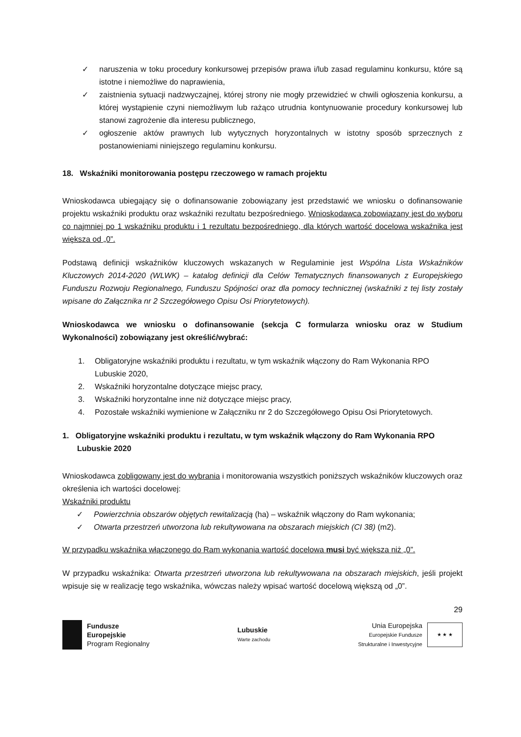✓ naruszenia w toku procedury konkursowej przepisów prawa i/lub zasad regulaminu konkursu, które są istotne i niemożliwe do naprawienia,
✓ zaistnienia sytuacji nadzwyczajnej, której strony nie mogły przewidzieć w chwili ogłoszenia konkursu, a której wystąpienie czyni niemożliwym lub rażąco utrudnia kontynuowanie procedury konkursowej lub stanowi zagrożenie dla interesu publicznego,
✓ ogłoszenie aktów prawnych lub wytycznych horyzontalnych w istotny sposób sprzecznych z postanowieniami niniejszego regulaminu konkursu.
18. Wskaźniki monitorowania postępu rzeczowego w ramach projektu
Wnioskodawca ubiegający się o dofinansowanie zobowiązany jest przedstawić we wniosku o dofinansowanie projektu wskaźniki produktu oraz wskaźniki rezultatu bezpośredniego. Wnioskodawca zobowiązany jest do wyboru co najmniej po 1 wskaźniku produktu i 1 rezultatu bezpośredniego, dla których wartość docelowa wskaźnika jest większa od „0”.
Podstawą definicji wskaźników kluczowych wskazanych w Regulaminie jest Wspólna Lista Wskaźników Kluczowych 2014-2020 (WLWK) – katalog definicji dla Celów Tematycznych finansowanych z Europejskiego Funduszu Rozwoju Regionalnego, Funduszu Spójności oraz dla pomocy technicznej (wskaźniki z tej listy zostały wpisane do Załącznika nr 2 Szczegółowego Opisu Osi Priorytetowych).
Wnioskodawca we wniosku o dofinansowanie (sekcja C formularza wniosku oraz w Studium Wykonalności) zobowiązany jest określić/wybrać:
1. Obligatoryjne wskaźniki produktu i rezultatu, w tym wskaźnik włączony do Ram Wykonania RPO Lubuskie 2020,
2. Wskaźniki horyzontalne dotyczące miejsc pracy,
3. Wskaźniki horyzontalne inne niż dotyczące miejsc pracy,
4. Pozostałe wskaźniki wymienione w Załączniku nr 2 do Szczegółowego Opisu Osi Priorytetowych.
1. Obligatoryjne wskaźniki produktu i rezultatu, w tym wskaźnik włączony do Ram Wykonania RPO Lubuskie 2020
Wnioskodawca zobligowany jest do wybrania i monitorowania wszystkich poniższych wskaźników kluczowych oraz określenia ich wartości docelowej:
Wskaźniki produktu
✓ Powierzchnia obszarów objętych rewitalizacją (ha) – wskaźnik włączony do Ram wykonania;
✓ Otwarta przestrzeń utworzona lub rekultywowana na obszarach miejskich (CI 38) (m2).
W przypadku wskaźnika włączonego do Ram wykonania wartość docelowa musi być większa niż „0”.
W przypadku wskaźnika: Otwarta przestrzeń utworzona lub rekultywowana na obszarach miejskich, jeśli projekt wpisuje się w realizację tego wskaźnika, wówczas należy wpisać wartość docelową większą od „0”.
29
Fundusze
Europejskie
Program Regionalny
Lubuskie
Warte zachodu
Unia Europejska
Europejskie Fundusze
Strukturalne i Inwestycyjne
★ ★ ★